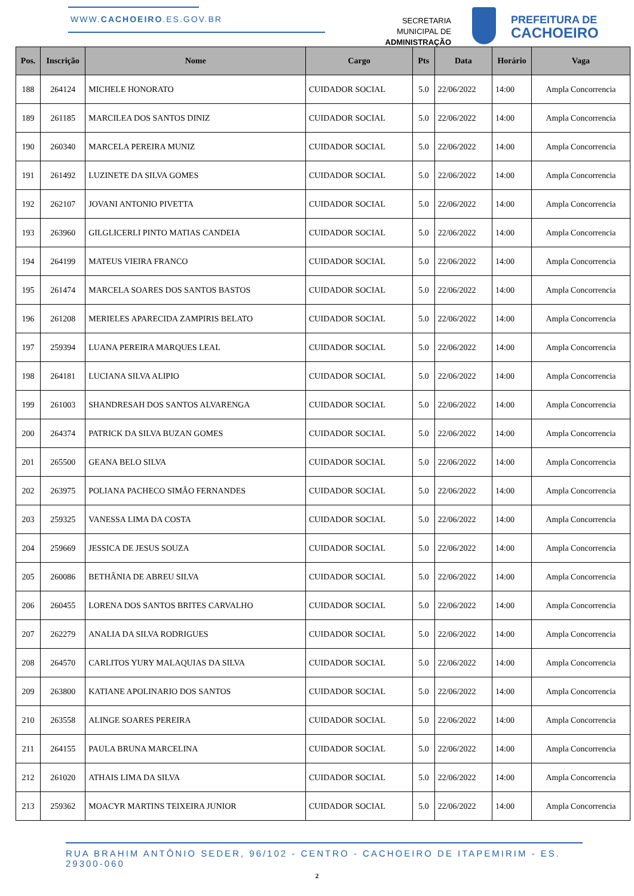WWW.CACHOEIRO.ES.GOV.BR
SECRETARIA MUNICIPAL DE
ADMINISTRAÇÃO
PREFEITURA DE
CACHOEIRO
| Pos. | Inscrição | Nome | Cargo | Pts | Data | Horário | Vaga |
| --- | --- | --- | --- | --- | --- | --- | --- |
| 188 | 264124 | MICHELE HONORATO | CUIDADOR SOCIAL | 5.0 | 22/06/2022 | 14:00 | Ampla Concorrencia |
| 189 | 261185 | MARCILEA DOS SANTOS DINIZ | CUIDADOR SOCIAL | 5.0 | 22/06/2022 | 14:00 | Ampla Concorrencia |
| 190 | 260340 | MARCELA PEREIRA MUNIZ | CUIDADOR SOCIAL | 5.0 | 22/06/2022 | 14:00 | Ampla Concorrencia |
| 191 | 261492 | LUZINETE DA SILVA GOMES | CUIDADOR SOCIAL | 5.0 | 22/06/2022 | 14:00 | Ampla Concorrencia |
| 192 | 262107 | JOVANI ANTONIO PIVETTA | CUIDADOR SOCIAL | 5.0 | 22/06/2022 | 14:00 | Ampla Concorrencia |
| 193 | 263960 | GILGLICERLI PINTO MATIAS CANDEIA | CUIDADOR SOCIAL | 5.0 | 22/06/2022 | 14:00 | Ampla Concorrencia |
| 194 | 264199 | MATEUS VIEIRA FRANCO | CUIDADOR SOCIAL | 5.0 | 22/06/2022 | 14:00 | Ampla Concorrencia |
| 195 | 261474 | MARCELA SOARES DOS SANTOS BASTOS | CUIDADOR SOCIAL | 5.0 | 22/06/2022 | 14:00 | Ampla Concorrencia |
| 196 | 261208 | MERIELES APARECIDA ZAMPIRIS BELATO | CUIDADOR SOCIAL | 5.0 | 22/06/2022 | 14:00 | Ampla Concorrencia |
| 197 | 259394 | LUANA PEREIRA MARQUES LEAL | CUIDADOR SOCIAL | 5.0 | 22/06/2022 | 14:00 | Ampla Concorrencia |
| 198 | 264181 | LUCIANA SILVA ALIPIO | CUIDADOR SOCIAL | 5.0 | 22/06/2022 | 14:00 | Ampla Concorrencia |
| 199 | 261003 | SHANDRESAH DOS SANTOS ALVARENGA | CUIDADOR SOCIAL | 5.0 | 22/06/2022 | 14:00 | Ampla Concorrencia |
| 200 | 264374 | PATRICK DA SILVA BUZAN GOMES | CUIDADOR SOCIAL | 5.0 | 22/06/2022 | 14:00 | Ampla Concorrencia |
| 201 | 265500 | GEANA BELO SILVA | CUIDADOR SOCIAL | 5.0 | 22/06/2022 | 14:00 | Ampla Concorrencia |
| 202 | 263975 | POLIANA PACHECO SIMÃO FERNANDES | CUIDADOR SOCIAL | 5.0 | 22/06/2022 | 14:00 | Ampla Concorrencia |
| 203 | 259325 | VANESSA LIMA DA COSTA | CUIDADOR SOCIAL | 5.0 | 22/06/2022 | 14:00 | Ampla Concorrencia |
| 204 | 259669 | JESSICA DE JESUS SOUZA | CUIDADOR SOCIAL | 5.0 | 22/06/2022 | 14:00 | Ampla Concorrencia |
| 205 | 260086 | BETHÂNIA DE ABREU SILVA | CUIDADOR SOCIAL | 5.0 | 22/06/2022 | 14:00 | Ampla Concorrencia |
| 206 | 260455 | LORENA DOS SANTOS BRITES CARVALHO | CUIDADOR SOCIAL | 5.0 | 22/06/2022 | 14:00 | Ampla Concorrencia |
| 207 | 262279 | ANALIA DA SILVA RODRIGUES | CUIDADOR SOCIAL | 5.0 | 22/06/2022 | 14:00 | Ampla Concorrencia |
| 208 | 264570 | CARLITOS YURY MALAQUIAS DA SILVA | CUIDADOR SOCIAL | 5.0 | 22/06/2022 | 14:00 | Ampla Concorrencia |
| 209 | 263800 | KATIANE APOLINARIO DOS SANTOS | CUIDADOR SOCIAL | 5.0 | 22/06/2022 | 14:00 | Ampla Concorrencia |
| 210 | 263558 | ALINGE SOARES PEREIRA | CUIDADOR SOCIAL | 5.0 | 22/06/2022 | 14:00 | Ampla Concorrencia |
| 211 | 264155 | PAULA BRUNA MARCELINA | CUIDADOR SOCIAL | 5.0 | 22/06/2022 | 14:00 | Ampla Concorrencia |
| 212 | 261020 | ATHAIS LIMA DA SILVA | CUIDADOR SOCIAL | 5.0 | 22/06/2022 | 14:00 | Ampla Concorrencia |
| 213 | 259362 | MOACYR MARTINS TEIXEIRA JUNIOR | CUIDADOR SOCIAL | 5.0 | 22/06/2022 | 14:00 | Ampla Concorrencia |
RUA BRAHIM ANTÔNIO SEDER, 96/102 - CENTRO - CACHOEIRO DE ITAPEMIRIM - ES. 29300-060
2